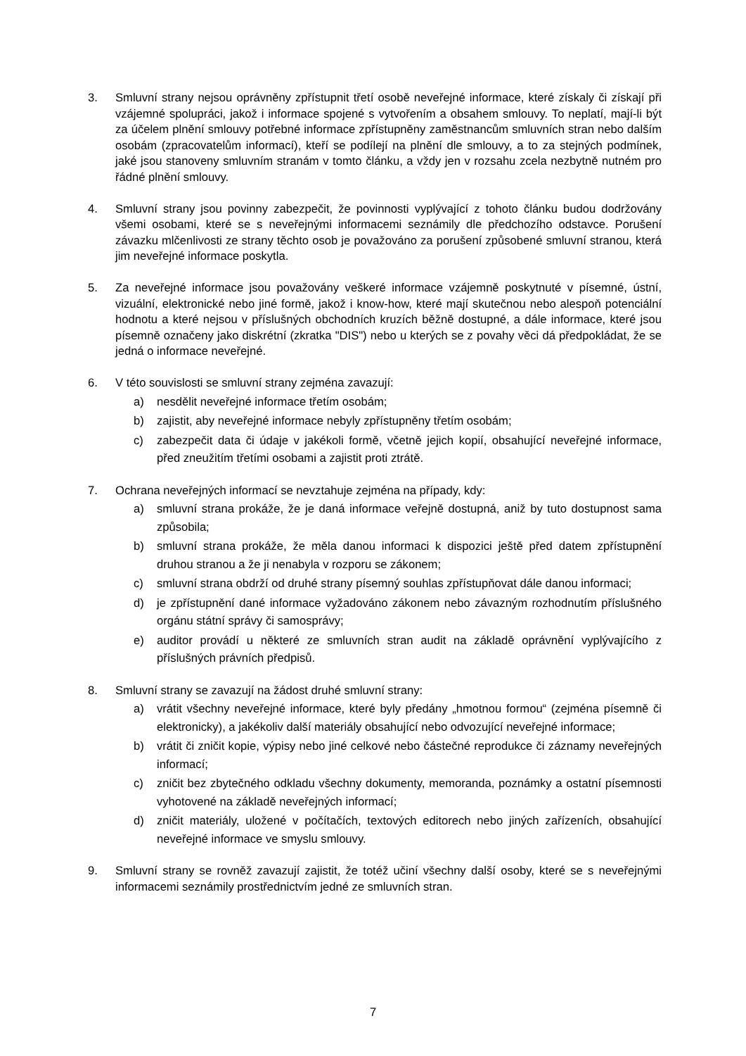3. Smluvní strany nejsou oprávněny zpřístupnit třetí osobě neveřejné informace, které získaly či získají při vzájemné spolupráci, jakož i informace spojené s vytvořením a obsahem smlouvy. To neplatí, mají-li být za účelem plnění smlouvy potřebné informace zpřístupněny zaměstnancům smluvních stran nebo dalším osobám (zpracovatelům informací), kteří se podílejí na plnění dle smlouvy, a to za stejných podmínek, jaké jsou stanoveny smluvním stranám v tomto článku, a vždy jen v rozsahu zcela nezbytně nutném pro řádné plnění smlouvy.
4. Smluvní strany jsou povinny zabezpečit, že povinnosti vyplývající z tohoto článku budou dodržovány všemi osobami, které se s neveřejnými informacemi seznámily dle předchozího odstavce. Porušení závazku mlčenlivosti ze strany těchto osob je považováno za porušení způsobené smluvní stranou, která jim neveřejné informace poskytla.
5. Za neveřejné informace jsou považovány veškeré informace vzájemně poskytnuté v písemné, ústní, vizuální, elektronické nebo jiné formě, jakož i know-how, které mají skutečnou nebo alespoň potenciální hodnotu a které nejsou v příslušných obchodních kruzích běžně dostupné, a dále informace, které jsou písemně označeny jako diskrétní (zkratka "DIS") nebo u kterých se z povahy věci dá předpokládat, že se jedná o informace neveřejné.
6. V této souvislosti se smluvní strany zejména zavazují:
a) nesdělit neveřejné informace třetím osobám;
b) zajistit, aby neveřejné informace nebyly zpřístupněny třetím osobám;
c) zabezpečit data či údaje v jakékoli formě, včetně jejich kopií, obsahující neveřejné informace, před zneužitím třetími osobami a zajistit proti ztrátě.
7. Ochrana neveřejných informací se nevztahuje zejména na případy, kdy:
a) smluvní strana prokáže, že je daná informace veřejně dostupná, aniž by tuto dostupnost sama způsobila;
b) smluvní strana prokáže, že měla danou informaci k dispozici ještě před datem zpřístupnění druhou stranou a že ji nenabyla v rozporu se zákonem;
c) smluvní strana obdrží od druhé strany písemný souhlas zpřístupňovat dále danou informaci;
d) je zpřístupnění dané informace vyžadováno zákonem nebo závazným rozhodnutím příslušného orgánu státní správy či samosprávy;
e) auditor provádí u některé ze smluvních stran audit na základě oprávnění vyplývajícího z příslušných právních předpisů.
8. Smluvní strany se zavazují na žádost druhé smluvní strany:
a) vrátit všechny neveřejné informace, které byly předány „hmotnou formou“ (zejména písemně či elektronicky), a jakékoliv další materiály obsahující nebo odvozující neveřejné informace;
b) vrátit či zničit kopie, výpisy nebo jiné celkové nebo částečné reprodukce či záznamy neveřejných informací;
c) zničit bez zbytečného odkladu všechny dokumenty, memoranda, poznámky a ostatní písemnosti vyhotovené na základě neveřejných informací;
d) zničit materiály, uložené v počítačích, textových editorech nebo jiných zařízeních, obsahující neveřejné informace ve smyslu smlouvy.
9. Smluvní strany se rovněž zavazují zajistit, že totéž učiní všechny další osoby, které se s neveřejnými informacemi seznámily prostřednictvím jedné ze smluvních stran.
7